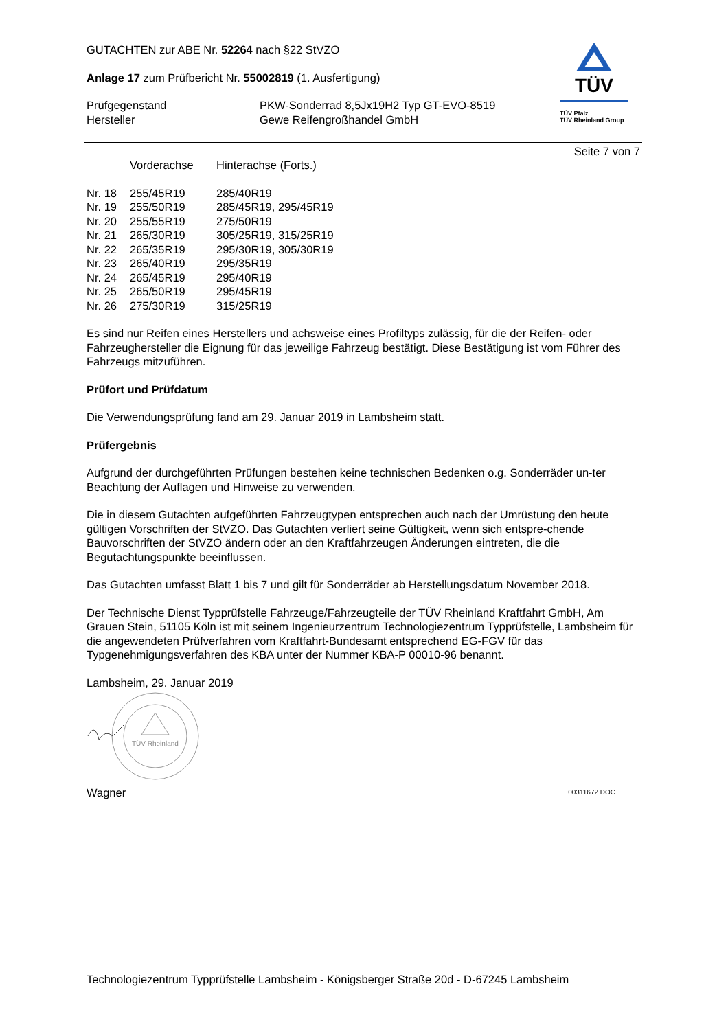GUTACHTEN zur ABE Nr. 52264 nach §22 StVZO
Anlage 17 zum Prüfbericht Nr. 55002819 (1. Ausfertigung)
| Prüfgegenstand Hersteller | PKW-Sonderrad 8,5Jx19H2 Typ GT-EVO-8519 Gewe Reifengroßhandel GmbH |
TÜV
TÜV Pfalz
TÜV Rheinland Group
Seite 7 von 7
| | Vorderachse | Hinterachse (Forts.) |
| Nr. 18 | 255/45R19 | 285/40R19 |
| Nr. 19 | 255/50R19 | 285/45R19, 295/45R19 |
| Nr. 20 | 255/55R19 | 275/50R19 |
| Nr. 21 | 265/30R19 | 305/25R19, 315/25R19 |
| Nr. 22 | 265/35R19 | 295/30R19, 305/30R19 |
| Nr. 23 | 265/40R19 | 295/35R19 |
| Nr. 24 | 265/45R19 | 295/40R19 |
| Nr. 25 | 265/50R19 | 295/45R19 |
| Nr. 26 | 275/30R19 | 315/25R19 |
Es sind nur Reifen eines Herstellers und achsweise eines Profiltyps zulässig, für die der Reifen- oder Fahrzeughersteller die Eignung für das jeweilige Fahrzeug bestätigt. Diese Bestätigung ist vom Führer des Fahrzeugs mitzuführen.
Prüfort und Prüfdatum
Die Verwendungsprüfung fand am 29. Januar 2019 in Lambsheim statt.
Prüfergebnis
Aufgrund der durchgeführten Prüfungen bestehen keine technischen Bedenken o.g. Sonderräder un-ter Beachtung der Auflagen und Hinweise zu verwenden.
Die in diesem Gutachten aufgeführten Fahrzeugtypen entsprechen auch nach der Umrüstung den heute gültigen Vorschriften der StVZO. Das Gutachten verliert seine Gültigkeit, wenn sich entspre-chende Bauvorschriften der StVZO ändern oder an den Kraftfahrzeugen Änderungen eintreten, die die Begutachtungspunkte beeinflussen.
Das Gutachten umfasst Blatt 1 bis 7 und gilt für Sonderräder ab Herstellungsdatum November 2018.
Der Technische Dienst Typprüfstelle Fahrzeuge/Fahrzeugteile der TÜV Rheinland Kraftfahrt GmbH, Am Grauen Stein, 51105 Köln ist mit seinem Ingenieurzentrum Technologiezentrum Typprüfstelle, Lambsheim für die angewendeten Prüfverfahren vom Kraftfahrt-Bundesamt entsprechend EG-FGV für das Typgenehmigungsverfahren des KBA unter der Nummer KBA-P 00010-96 benannt.
Lambsheim, 29. Januar 2019
TÜV Rheinland
Wagner 00311672.DOC
Technologiezentrum Typprüfstelle Lambsheim - Königsberger Straße 20d - D-67245 Lambsheim